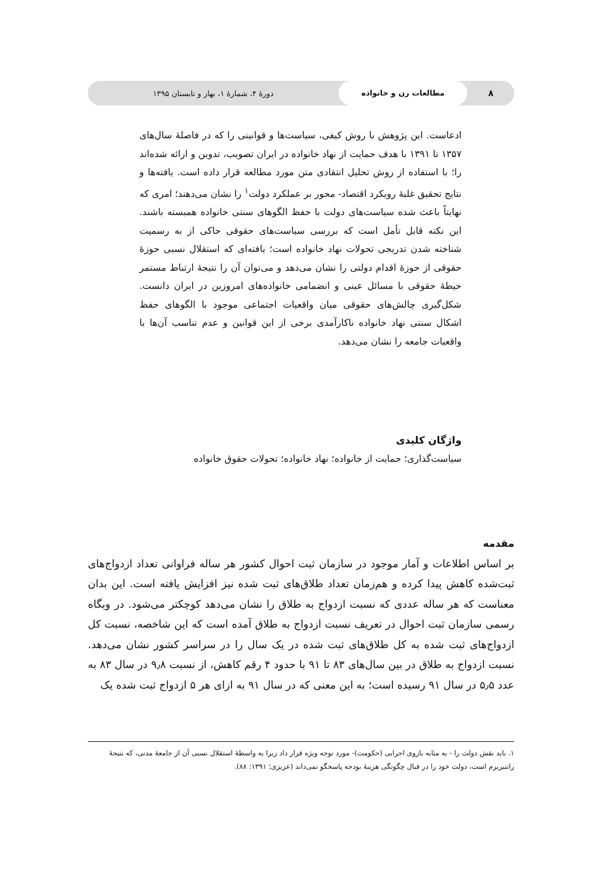۸
مطالعات زن و خانواده
دورۀ ۴، شمارۀ ۱، بهار و تابستان ۱۳۹۵
ادعاست. این پژوهش با روش کیفی، سیاست‌ها و قوانینی را که در فاصلۀ سال‌های ۱۳۵۷ تا ۱۳۹۱ با هدف حمایت از نهاد خانواده در ایران تصویب، تدوین و ارائه شده‌اند را؛ با استفاده از روش تحلیل انتقادی متن مورد مطالعه قرار داده است. یافته‌ها و نتایج تحقیق غلبۀ رویکرد اقتصاد- محور بر عملکرد دولت<sup>۱</sup> را نشان می‌دهند؛ امری که نهایتاً باعث شده سیاست‌های دولت با حفظ الگوهای سنتی خانواده همبسته باشند. این نکته قابل تأمل است که بررسی سیاست‌های حقوقی حاکی از به رسمیت شناخته شدن تدریجی تحولات نهاد خانواده است؛ یافته‌ای که استقلال نسبی حوزۀ حقوقی از حوزۀ اقدام دولتی را نشان می‌دهد و می‌توان آن را نتیجۀ ارتباط مستمر حیطۀ حقوقی با مسائل عینی و انضمامی خانواده‌های امروزین در ایران دانست. شکل‌گیری چالش‌های حقوقی میان واقعیات اجتماعی موجود با الگوهای حفظ اشکال سنتی نهاد خانواده ناکارآمدی برخی از این قوانین و عدم تناسب آن‌ها با واقعیات جامعه را نشان می‌دهد.
واژگان کلیدی
سیاست‌گذاری؛ حمایت از خانواده؛ نهاد خانواده؛ تحولات حقوق خانواده
مقدمه
بر اساس اطلاعات و آمار موجود در سازمان ثبت احوال کشور هر ساله فراوانی تعداد ازدواج‌های ثبت‌شده کاهش پیدا کرده و هم‌زمان تعداد طلاق‌های ثبت شده نیز افزایش یافته است. این بدان معناست که هر ساله عددی که نسبت ازدواج به طلاق را نشان می‌دهد کوچکتر می‌شود. در وبگاه رسمی سازمان ثبت احوال در تعریف نسبت ازدواج به طلاق آمده است که این شاخصه، نسبت کل ازدواج‌های ثبت شده به کل طلاق‌های ثبت شده در یک سال را در سراسر کشور نشان می‌دهد. نسبت ازدواج به طلاق در بین سال‌های ۸۳ تا ۹۱ با حدود ۴ رقم کاهش، از نسبت ۹٫۸ در سال ۸۳ به عدد ۵٫۵ در سال ۹۱ رسیده است؛ به این معنی که در سال ۹۱ به ازای هر ۵ ازدواج ثبت شده یک
۱. باید نقش دولت را - به مثابه بازوی اجرایی (حکومت)- مورد توجه ویژه قرار داد زیرا به واسطۀ استقلال نسبی آن از جامعۀ مدنی، که نتیجۀ رانتیریزم است، دولت خود را در قبال چگونگی هزینۀ بودجه پاسخگو نمی‌داند (عزیزی؛ ۱۳۹۱: ۸۸).